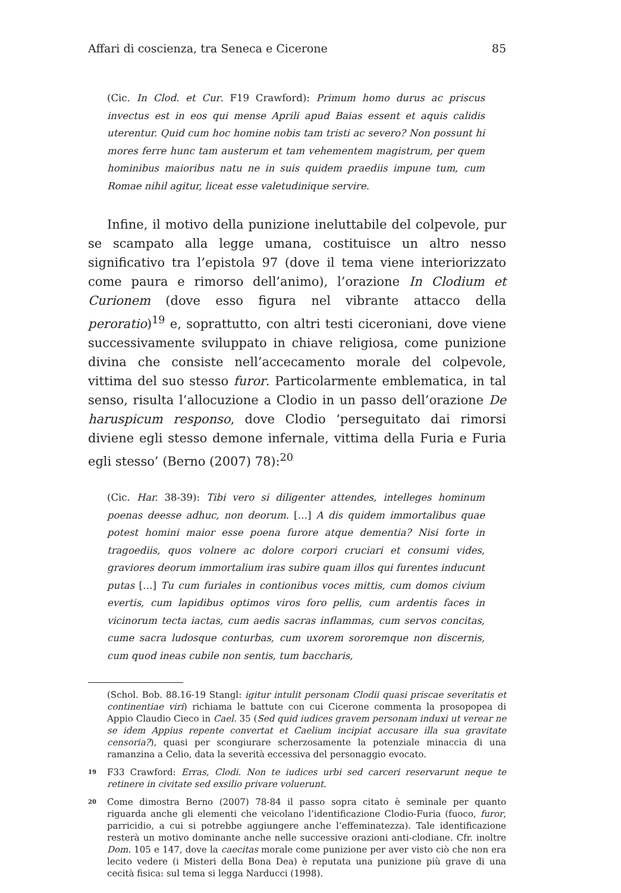Affari di coscienza, tra Seneca e Cicerone 85
(Cic. In Clod. et Cur. F19 Crawford): Primum homo durus ac priscus invectus est in eos qui mense Aprili apud Baias essent et aquis calidis uterentur. Quid cum hoc homine nobis tam tristi ac severo? Non possunt hi mores ferre hunc tam austerum et tam vehementem magistrum, per quem hominibus maioribus natu ne in suis quidem praediis impune tum, cum Romae nihil agitur, liceat esse valetudinique servire.
Infine, il motivo della punizione ineluttabile del colpevole, pur se scampato alla legge umana, costituisce un altro nesso significativo tra l’epistola 97 (dove il tema viene interiorizzato come paura e rimorso dell’animo), l’orazione In Clodium et Curionem (dove esso figura nel vibrante attacco della peroratio)<sup>19</sup> e, soprattutto, con altri testi ciceroniani, dove viene successivamente sviluppato in chiave religiosa, come punizione divina che consiste nell’accecamento morale del colpevole, vittima del suo stesso furor. Particolarmente emblematica, in tal senso, risulta l’allocuzione a Clodio in un passo dell’orazione De haruspicum responso, dove Clodio ‘perseguitato dai rimorsi diviene egli stesso demone infernale, vittima della Furia e Furia egli stesso’ (Berno (2007) 78):<sup>20</sup>
(Cic. Har. 38-39): Tibi vero si diligenter attendes, intelleges hominum poenas deesse adhuc, non deorum. […] A dis quidem immortalibus quae potest homini maior esse poena furore atque dementia? Nisi forte in tragoediis, quos volnere ac dolore corpori cruciari et consumi vides, graviores deorum immortalium iras subire quam illos qui furentes inducunt putas […] Tu cum furiales in contionibus voces mittis, cum domos civium evertis, cum lapidibus optimos viros foro pellis, cum ardentis faces in vicinorum tecta iactas, cum aedis sacras inflammas, cum servos concitas, cume sacra ludosque conturbas, cum uxorem sororemque non discernis, cum quod ineas cubile non sentis, tum baccharis,
(Schol. Bob. 88.16-19 Stangl: igitur intulit personam Clodii quasi priscae severitatis et continentiae viri) richiama le battute con cui Cicerone commenta la prosopopea di Appio Claudio Cieco in Cael. 35 (Sed quid iudices gravem personam induxi ut verear ne se idem Appius repente convertat et Caelium incipiat accusare illa sua gravitate censoria?), quasi per scongiurare scherzosamente la potenziale minaccia di una ramanzina a Celio, data la severità eccessiva del personaggio evocato.
19 F33 Crawford: Erras, Clodi. Non te iudices urbi sed carceri reservarunt neque te retinere in civitate sed exsilio privare voluerunt.
20 Come dimostra Berno (2007) 78-84 il passo sopra citato è seminale per quanto riguarda anche gli elementi che veicolano l’identificazione Clodio-Furia (fuoco, furor, parricidio, a cui si potrebbe aggiungere anche l’effeminatezza). Tale identificazione resterà un motivo dominante anche nelle successive orazioni anti-clodiane. Cfr. inoltre Dom. 105 e 147, dove la caecitas morale come punizione per aver visto ciò che non era lecito vedere (i Misteri della Bona Dea) è reputata una punizione più grave di una cecità fisica: sul tema si legga Narducci (1998).